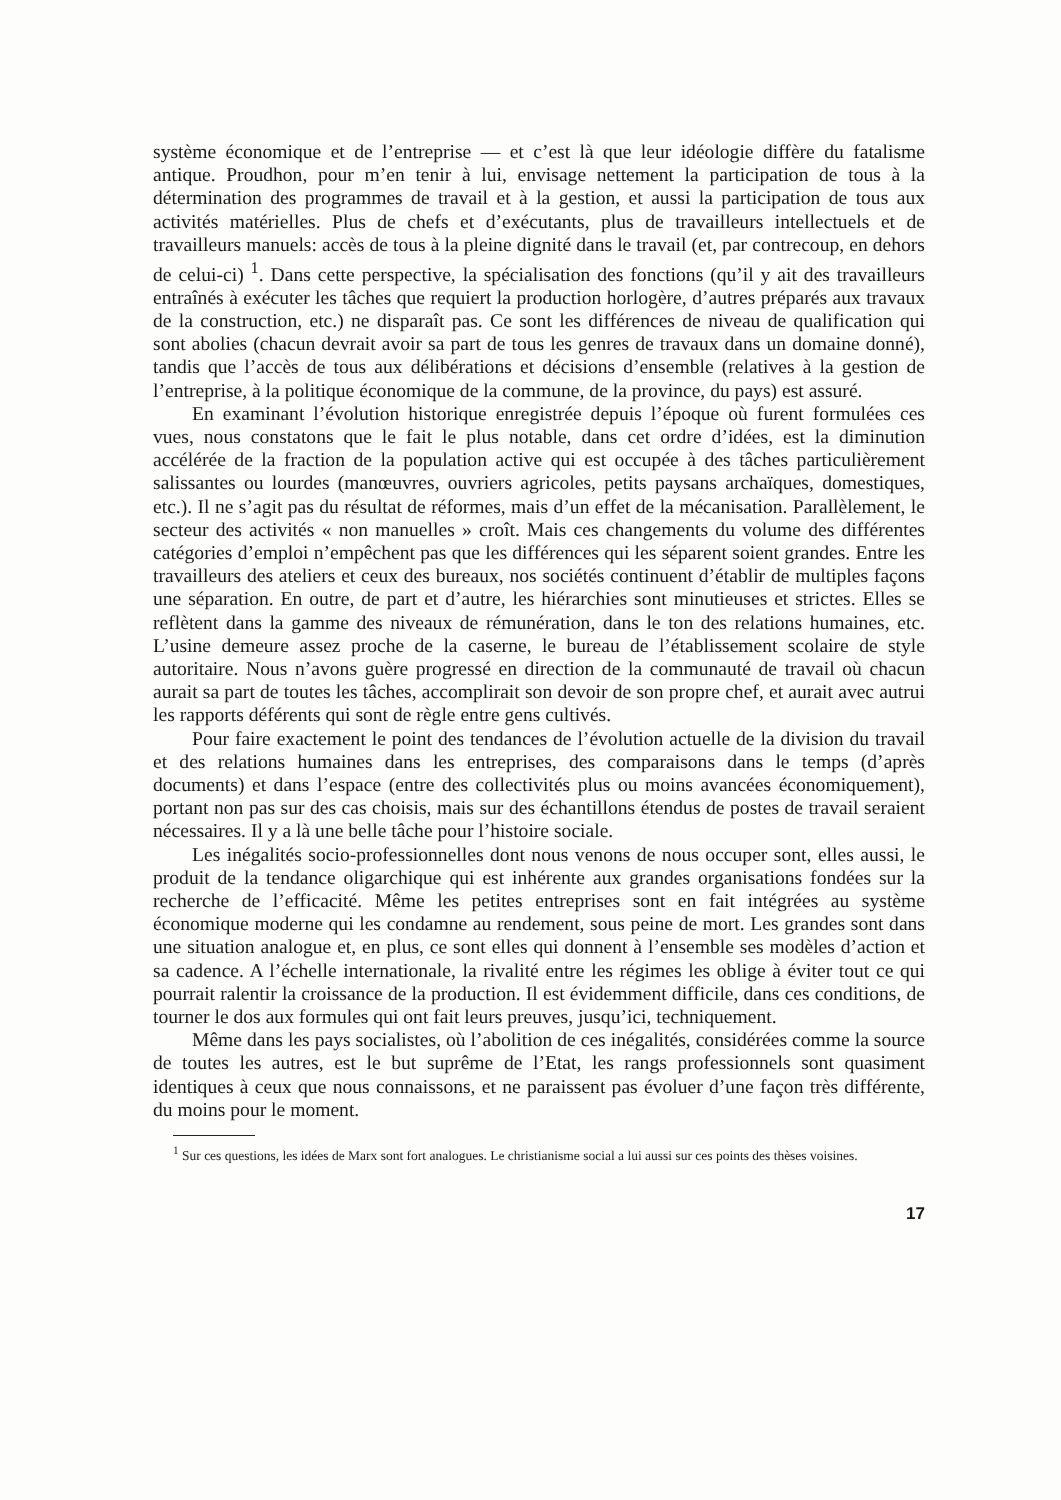système économique et de l’entreprise — et c’est là que leur idéologie diffère du fatalisme antique. Proudhon, pour m’en tenir à lui, envisage nettement la participation de tous à la détermination des programmes de travail et à la gestion, et aussi la participation de tous aux activités matérielles. Plus de chefs et d’exécutants, plus de travailleurs intellectuels et de travailleurs manuels: accès de tous à la pleine dignité dans le travail (et, par contrecoup, en dehors de celui-ci) <sup>1</sup>. Dans cette perspective, la spécialisation des fonctions (qu’il y ait des travailleurs entraînés à exécuter les tâches que requiert la production horlogère, d’autres préparés aux travaux de la construction, etc.) ne disparaît pas. Ce sont les différences de niveau de qualification qui sont abolies (chacun devrait avoir sa part de tous les genres de travaux dans un domaine donné), tandis que l’accès de tous aux délibérations et décisions d’ensemble (relatives à la gestion de l’entreprise, à la politique économique de la commune, de la province, du pays) est assuré.
En examinant l’évolution historique enregistrée depuis l’époque où furent formulées ces vues, nous constatons que le fait le plus notable, dans cet ordre d’idées, est la diminution accélérée de la fraction de la population active qui est occupée à des tâches particulièrement salissantes ou lourdes (manœuvres, ouvriers agricoles, petits paysans archaïques, domestiques, etc.). Il ne s’agit pas du résultat de réformes, mais d’un effet de la mécanisation. Parallèlement, le secteur des activités « non manuelles » croît. Mais ces changements du volume des différentes catégories d’emploi n’empêchent pas que les différences qui les séparent soient grandes. Entre les travailleurs des ateliers et ceux des bureaux, nos sociétés continuent d’établir de multiples façons une séparation. En outre, de part et d’autre, les hiérarchies sont minutieuses et strictes. Elles se reflètent dans la gamme des niveaux de rémunération, dans le ton des relations humaines, etc. L’usine demeure assez proche de la caserne, le bureau de l’établissement scolaire de style autoritaire. Nous n’avons guère progressé en direction de la communauté de travail où chacun aurait sa part de toutes les tâches, accomplirait son devoir de son propre chef, et aurait avec autrui les rapports déférents qui sont de règle entre gens cultivés.
Pour faire exactement le point des tendances de l’évolution actuelle de la division du travail et des relations humaines dans les entreprises, des comparaisons dans le temps (d’après documents) et dans l’espace (entre des collectivités plus ou moins avancées économiquement), portant non pas sur des cas choisis, mais sur des échantillons étendus de postes de travail seraient nécessaires. Il y a là une belle tâche pour l’histoire sociale.
Les inégalités socio-professionnelles dont nous venons de nous occuper sont, elles aussi, le produit de la tendance oligarchique qui est inhérente aux grandes organisations fondées sur la recherche de l’efficacité. Même les petites entreprises sont en fait intégrées au système économique moderne qui les condamne au rendement, sous peine de mort. Les grandes sont dans une situation analogue et, en plus, ce sont elles qui donnent à l’ensemble ses modèles d’action et sa cadence. A l’échelle internationale, la rivalité entre les régimes les oblige à éviter tout ce qui pourrait ralentir la croissance de la production. Il est évidemment difficile, dans ces conditions, de tourner le dos aux formules qui ont fait leurs preuves, jusqu’ici, techniquement.
Même dans les pays socialistes, où l’abolition de ces inégalités, considérées comme la source de toutes les autres, est le but suprême de l’Etat, les rangs professionnels sont quasiment identiques à ceux que nous connaissons, et ne paraissent pas évoluer d’une façon très différente, du moins pour le moment.
<sup>1</sup> Sur ces questions, les idées de Marx sont fort analogues. Le christianisme social a lui aussi sur ces points des thèses voisines.
17